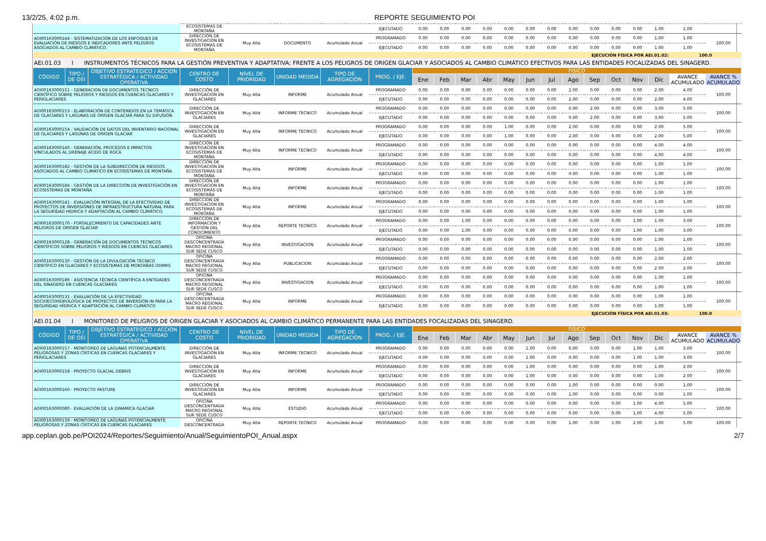13/2/25, 4:02 p.m. REPORTE SEGUIMIENTO POI
| | | | ECOSISTEMAS DE MONTAÑA | | | | EJECUTADO | 0.00 | 0.00 | 0.00 | 0.00 | 0.00 | 0.00 | 0.00 | 0.00 | 0.00 | 0.00 | 0.00 | 1.00 | 1.00 | |
| AOI00163000144 - SISTEMATIZACIÓN DE LOS ENFOQUES DE EVALUACIÓN DE RIESGOS E INDICADORES ANTE PELIGROS ASOCIADOS AL CAMBIO CLIMÁTICO. | | | DIRECCIÓN DE INVESTIGACIÓN EN ECOSISTEMAS DE MONTAÑA | Muy Alta | DOCUMENTO | Acumulado Anual | PROGRAMADO | 0.00 | 0.00 | 0.00 | 0.00 | 0.00 | 0.00 | 0.00 | 0.00 | 0.00 | 0.00 | 0.00 | 1.00 | 1.00 | 100.00 |
| | | | | | | | EJECUTADO | 0.00 | 0.00 | 0.00 | 0.00 | 0.00 | 0.00 | 0.00 | 0.00 | 0.00 | 0.00 | 0.00 | 1.00 | 1.00 | |
| EJECUCIÓN FÍSICA POR AEI.01.02: | | | | | | | | | | | | | | | | | | | | 100.0 | |
| AEI.01.03 I INSTRUMENTOS TÉCNICOS PARA LA GESTIÓN PREVENTIVA Y ADAPTATIVA; FRENTE A LOS PELIGROS DE ORIGEN GLACIAR Y ASOCIADOS AL CAMBIO CLIMÁTICO EFECTIVOS PARA LAS ENTIDADES FOCALIZADAS DEL SINAGERD. | | | | | | | | | | | | | | | | | | | | | |
| CÓDIGO | TIPO / DE OEI | OBJETIVO ESTRATEGICO / ACCION ESTRATÉGICA / ACTIVIDAD OPERATIVA | CENTRO DE COSTO | NIVEL DE PRIORIDAD | UNIDAD MEDIDA | TIPO DE AGREGACIÓN | PROG. / EJE. | FISICO | | | | | | | | | | | | | |
| | | | | | | | | Ene | Feb | Mar | Abr | May | Jun | Jul | Ago | Sep | Oct | Nov | Dic | AVANCE ACUMULADO | AVANCE % ACUMULADO |
| AOI00163000151 - GENERACIÓN DE DOCUMENTOS TÉCNICO CIENTÍFICO SOBRE PELIGROS Y RIESGOS EN CUENCAS GLACIARES Y PERIGLACIARES | | | DIRECCIÓN DE INVESTIGACIÓN EN GLACIARES | Muy Alta | INFORME | Acumulado Anual | PROGRAMADO | 0.00 | 0.00 | 0.00 | 0.00 | 0.00 | 0.00 | 0.00 | 2.00 | 0.00 | 0.00 | 0.00 | 2.00 | 4.00 | 100.00 |
| | | | | | | | EJECUTADO | 0.00 | 0.00 | 0.00 | 0.00 | 0.00 | 0.00 | 0.00 | 2.00 | 0.00 | 0.00 | 0.00 | 2.00 | 4.00 | |
| AOI00163000153 - ELABORACIÓN DE CONTENIDOS EN LA TEMÁTICA DE GLACIARES Y LAGUNAS DE ORIGEN GLACIAR PARA SU DIFUSIÓN | | | DIRECCIÓN DE INVESTIGACIÓN EN GLACIARES | Muy Alta | INFORME TECNICO | Acumulado Anual | PROGRAMADO | 0.00 | 0.00 | 0.00 | 0.00 | 0.00 | 0.00 | 0.00 | 0.00 | 2.00 | 0.00 | 0.00 | 3.00 | 5.00 | 100.00 |
| | | | | | | | EJECUTADO | 0.00 | 0.00 | 0.00 | 0.00 | 0.00 | 0.00 | 0.00 | 0.00 | 2.00 | 0.00 | 0.00 | 3.00 | 5.00 | |
| AOI00163000154 - VALIDACIÓN DE DATOS DEL INVENTARIO NACIONAL DE GLACIARES Y LAGUNAS DE ORIGEN GLACIAR | | | DIRECCIÓN DE INVESTIGACIÓN EN GLACIARES | Muy Alta | INFORME TECNICO | Acumulado Anual | PROGRAMADO | 0.00 | 0.00 | 0.00 | 0.00 | 1.00 | 0.00 | 0.00 | 2.00 | 0.00 | 0.00 | 0.00 | 2.00 | 5.00 | 100.00 |
| | | | | | | | EJECUTADO | 0.00 | 0.00 | 0.00 | 0.00 | 1.00 | 0.00 | 0.00 | 2.00 | 0.00 | 0.00 | 0.00 | 2.00 | 5.00 | |
| AOI00163000140 - GENERACIÓN, PROCESOS E IMPACTOS VINCULADOS AL DRENAJE ÁCIDO DE ROCA | | | DIRECCIÓN DE INVESTIGACIÓN EN ECOSISTEMAS DE MONTAÑA | Muy Alta | INFORME TECNICO | Acumulado Anual | PROGRAMADO | 0.00 | 0.00 | 0.00 | 0.00 | 0.00 | 0.00 | 0.00 | 0.00 | 0.00 | 0.00 | 0.00 | 4.00 | 4.00 | 100.00 |
| | | | | | | | EJECUTADO | 0.00 | 0.00 | 0.00 | 0.00 | 0.00 | 0.00 | 0.00 | 0.00 | 0.00 | 0.00 | 0.00 | 4.00 | 4.00 | |
| AOI00163000182 - GESTIÓN DE LA SUBDIRECCIÓN DE RIESGOS ASOCIADOS AL CAMBIO CLIMÁTICO EN ECOSISTEMAS DE MONTAÑA | | | DIRECCIÓN DE INVESTIGACIÓN EN ECOSISTEMAS DE MONTAÑA | Muy Alta | INFORME | Acumulado Anual | PROGRAMADO | 0.00 | 0.00 | 0.00 | 0.00 | 0.00 | 0.00 | 0.00 | 0.00 | 0.00 | 0.00 | 0.00 | 1.00 | 1.00 | 100.00 |
| | | | | | | | EJECUTADO | 0.00 | 0.00 | 0.00 | 0.00 | 0.00 | 0.00 | 0.00 | 0.00 | 0.00 | 0.00 | 0.00 | 1.00 | 1.00 | |
| AOI00163000184 - GESTIÓN DE LA DIRECCIÓN DE INVESTIGACIÓN EN ECOSISTEMAS DE MONTAÑA | | | DIRECCIÓN DE INVESTIGACIÓN EN ECOSISTEMAS DE MONTAÑA | Muy Alta | INFORME | Acumulado Anual | PROGRAMADO | 0.00 | 0.00 | 0.00 | 0.00 | 0.00 | 0.00 | 0.00 | 0.00 | 0.00 | 0.00 | 0.00 | 1.00 | 1.00 | 100.00 |
| | | | | | | | EJECUTADO | 0.00 | 0.00 | 0.00 | 0.00 | 0.00 | 0.00 | 0.00 | 0.00 | 0.00 | 0.00 | 0.00 | 1.00 | 1.00 | |
| AOI00163000141 - EVALUACIÓN INTEGRAL DE LA EFECTIVIDAD DE PROYECTOS DE INVERSIONES DE INFRAESTRUCTURA NATURAL PARA LA SEGURIDAD HIDRICA Y ADAPTACIÓN AL CAMBIO CLIMÁTICO. | | | DIRECCIÓN DE INVESTIGACIÓN EN ECOSISTEMAS DE MONTAÑA | Muy Alta | INFORME | Acumulado Anual | PROGRAMADO | 0.00 | 0.00 | 0.00 | 0.00 | 0.00 | 0.00 | 0.00 | 0.00 | 0.00 | 0.00 | 0.00 | 1.00 | 1.00 | 100.00 |
| | | | | | | | EJECUTADO | 0.00 | 0.00 | 0.00 | 0.00 | 0.00 | 0.00 | 0.00 | 0.00 | 0.00 | 0.00 | 0.00 | 1.00 | 1.00 | |
| AOI00163000170 - FORTALECIMIENTO DE CAPACIDADES ANTE PELIGROS DE ORIGEN GLACIAR | | | DIRECCIÓN DE INFORMACIÓN Y GESTIÓN DEL CONOCIMIENTO | Muy Alta | REPORTE TECNICO | Acumulado Anual | PROGRAMADO | 0.00 | 0.00 | 1.00 | 0.00 | 0.00 | 0.00 | 0.00 | 0.00 | 0.00 | 0.00 | 1.00 | 1.00 | 3.00 | 100.00 |
| | | | | | | | EJECUTADO | 0.00 | 0.00 | 1.00 | 0.00 | 0.00 | 0.00 | 0.00 | 0.00 | 0.00 | 0.00 | 1.00 | 1.00 | 3.00 | |
| AOI00163000128 - GENERACIÓN DE DOCUMENTOS TÉCNICOS CIENTÍFICOS SOBRE PELIGROS Y RIESGOS EN CUENCAS GLACIARES | | | OFICINA DESCONCENTRADA MACRO REGIONAL SUR SEDE CUSCO | Muy Alta | INVESTIGACION | Acumulado Anual | PROGRAMADO | 0.00 | 0.00 | 0.00 | 0.00 | 0.00 | 0.00 | 0.00 | 0.00 | 0.00 | 0.00 | 0.00 | 1.00 | 1.00 | 100.00 |
| | | | | | | | EJECUTADO | 0.00 | 0.00 | 0.00 | 0.00 | 0.00 | 0.00 | 0.00 | 0.00 | 0.00 | 0.00 | 0.00 | 1.00 | 1.00 | |
| AOI00163000130 - GESTIÓN DE LA DIVULGACIÓN TÉCNICO CIENTÍFICO EN GLACIARES Y ECOSISTEMAS DE MONTAÑAS ODMRS | | | OFICINA DESCONCENTRADA MACRO REGIONAL SUR SEDE CUSCO | Muy Alta | PUBLICACION | Acumulado Anual | PROGRAMADO | 0.00 | 0.00 | 0.00 | 0.00 | 0.00 | 0.00 | 0.00 | 0.00 | 0.00 | 0.00 | 0.00 | 2.00 | 2.00 | 100.00 |
| | | | | | | | EJECUTADO | 0.00 | 0.00 | 0.00 | 0.00 | 0.00 | 0.00 | 0.00 | 0.00 | 0.00 | 0.00 | 0.00 | 2.00 | 2.00 | |
| AOI00163000186 - ASISTENCIA TÉCNICA CIENTÍFICA A ENTIDADES DEL SINAGERD EN CUENCAS GLACIARES | | | OFICINA DESCONCENTRADA MACRO REGIONAL SUR SEDE CUSCO | Muy Alta | INVESTIGACION | Acumulado Anual | PROGRAMADO | 0.00 | 0.00 | 0.00 | 0.00 | 0.00 | 0.00 | 0.00 | 0.00 | 0.00 | 0.00 | 0.00 | 1.00 | 1.00 | 100.00 |
| | | | | | | | EJECUTADO | 0.00 | 0.00 | 0.00 | 0.00 | 0.00 | 0.00 | 0.00 | 0.00 | 0.00 | 0.00 | 0.00 | 1.00 | 1.00 | |
| AOI00163000131 - EVALUACIÓN DE LA EFECTIVIDAD SOCIOECOHIDROLOGICA DE PROYECTOS DE INVERSIÓN IN PARA LA SEGURIDAD HÍDRICA Y ADAPTACIÓN AL CAMBIO CLIMÁTICO | | | OFICINA DESCONCENTRADA MACRO REGIONAL SUR SEDE CUSCO | Muy Alta | INFORME | Acumulado Anual | PROGRAMADO | 0.00 | 0.00 | 0.00 | 0.00 | 0.00 | 0.00 | 0.00 | 0.00 | 0.00 | 0.00 | 0.00 | 1.00 | 1.00 | 100.00 |
| | | | | | | | EJECUTADO | 0.00 | 0.00 | 0.00 | 0.00 | 0.00 | 0.00 | 0.00 | 0.00 | 0.00 | 0.00 | 0.00 | 1.00 | 1.00 | |
| EJECUCIÓN FÍSICA POR AEI.01.03: | | | | | | | | | | | | | | | | | | | | 100.0 | |
| AEI.01.04 I MONITOREO DE PELIGROS DE ORIGEN GLACIAR Y ASOCIADOS AL CAMBIO CLIMÁTICO PERMANENTE PARA LAS ENTIDADES FOCALIZADAS DEL SINAGERD. | | | | | | | | | | | | | | | | | | | | | |
| CÓDIGO | TIPO / DE OEI | OBJETIVO ESTRATEGICO / ACCION ESTRATÉGICA / ACTIVIDAD OPERATIVA | CENTRO DE COSTO | NIVEL DE PRIORIDAD | UNIDAD MEDIDA | TIPO DE AGREGACIÓN | PROG. / EJE. | FISICO | | | | | | | | | | | | | |
| | | | | | | | | Ene | Feb | Mar | Abr | May | Jun | Jul | Ago | Sep | Oct | Nov | Dic | AVANCE ACUMULADO | AVANCE % ACUMULADO |
| AOI00163000157 - MONITOREO DE LAGUNAS POTENCIALMENTE PELIGROSAS Y ZONAS CRÍTICAS EN CUENCAS GLACIARES Y PERIGLACIARES | | | DIRECCIÓN DE INVESTIGACIÓN EN GLACIARES | Muy Alta | INFORME TECNICO | Acumulado Anual | PROGRAMADO | 0.00 | 0.00 | 0.00 | 0.00 | 0.00 | 1.00 | 0.00 | 0.00 | 0.00 | 0.00 | 1.00 | 1.00 | 3.00 | 100.00 |
| | | | | | | | EJECUTADO | 0.00 | 0.00 | 0.00 | 0.00 | 0.00 | 1.00 | 0.00 | 0.00 | 0.00 | 0.00 | 1.00 | 1.00 | 3.00 | |
| AOI00163000158 - PROYECTO GLACIAL DEBRIS | | | DIRECCIÓN DE INVESTIGACIÓN EN GLACIARES | Muy Alta | INFORME | Acumulado Anual | PROGRAMADO | 0.00 | 0.00 | 0.00 | 0.00 | 0.00 | 1.00 | 0.00 | 0.00 | 0.00 | 0.00 | 0.00 | 1.00 | 2.00 | 100.00 |
| | | | | | | | EJECUTADO | 0.00 | 0.00 | 0.00 | 0.00 | 0.00 | 1.00 | 0.00 | 0.00 | 0.00 | 0.00 | 0.00 | 1.00 | 2.00 | |
| AOI00163000160 - PROYECTO PASTURE | | | DIRECCIÓN DE INVESTIGACIÓN EN GLACIARES | Muy Alta | INFORME | Acumulado Anual | PROGRAMADO | 0.00 | 0.00 | 0.00 | 0.00 | 0.00 | 0.00 | 0.00 | 1.00 | 0.00 | 0.00 | 0.00 | 0.00 | 1.00 | 100.00 |
| | | | | | | | EJECUTADO | 0.00 | 0.00 | 0.00 | 0.00 | 0.00 | 0.00 | 0.00 | 1.00 | 0.00 | 0.00 | 0.00 | 0.00 | 1.00 | |
| AOI00163000080 - EVALUACIÓN DE LA DINÁMICA GLACIAR | | | OFICINA DESCONCENTRADA MACRO REGIONAL SUR SEDE CUSCO | Muy Alta | ESTUDIO | Acumulado Anual | PROGRAMADO | 0.00 | 0.00 | 0.00 | 0.00 | 0.00 | 0.00 | 0.00 | 0.00 | 0.00 | 0.00 | 1.00 | 4.00 | 5.00 | 100.00 |
| | | | | | | | EJECUTADO | 0.00 | 0.00 | 0.00 | 0.00 | 0.00 | 0.00 | 0.00 | 0.00 | 0.00 | 0.00 | 1.00 | 4.00 | 5.00 | |
| AOI00163000139 - MONITOREO DE LAGUNAS POTENCIALMENTE PELIGROSAS Y ZONAS CRÍTICAS EN CUENCAS GLACIARES | | | OFICINA DESCONCENTRADA | Muy Alta | REPORTE TECNICO | Acumulado Anual | PROGRAMADO | 0.00 | 0.00 | 0.00 | 0.00 | 0.00 | 0.00 | 0.00 | 1.00 | 0.00 | 1.00 | 2.00 | 1.00 | 5.00 | 100.00 |
app.ceplan.gob.pe/POI2024/Reportes/Seguimiento/Anual/SeguimientoPOI_Anual.aspx 2/7